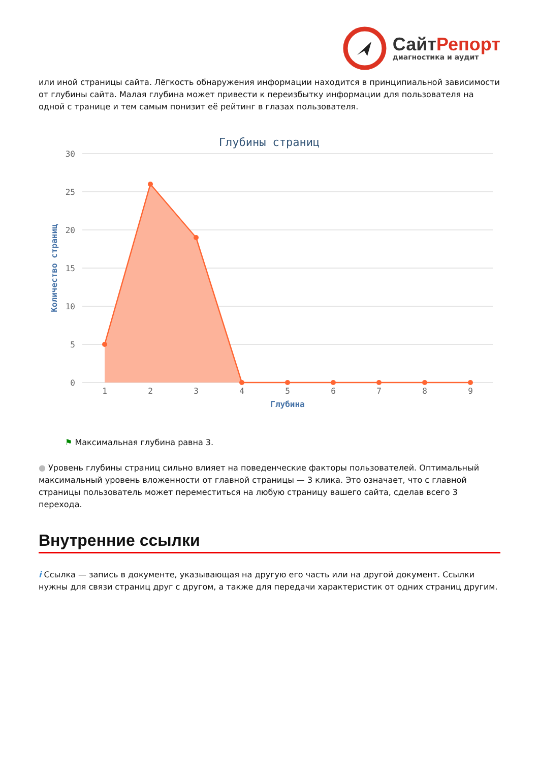Сайт Репорт
диагностика и аудит
или иной страницы сайта. Лёгкость обнаружения информации находится в принципиальной зависимости от глубины сайта. Малая глубина может привести к переизбытку информации для пользователя на одной с транице и тем самым понизит её рейтинг в глазах пользователя.
Глубины страниц
30
25
20
15
10
5
0
Количество страниц
1
2
3
4
5
6
7
8
9
Глубина
⚑ Максимальная глубина равна 3.
● Уровень глубины страниц сильно влияет на поведенческие факторы пользователей. Оптимальный максимальный уровень вложенности от главной страницы — 3 клика. Это означает, что с главной страницы пользователь может переместиться на любую страницу вашего сайта, сделав всего 3 перехода.
Внутренние ссылки
i Ссылка — запись в документе, указывающая на другую его часть или на другой документ. Ссылки нужны для связи страниц друг с другом, а также для передачи характеристик от одних страниц другим.